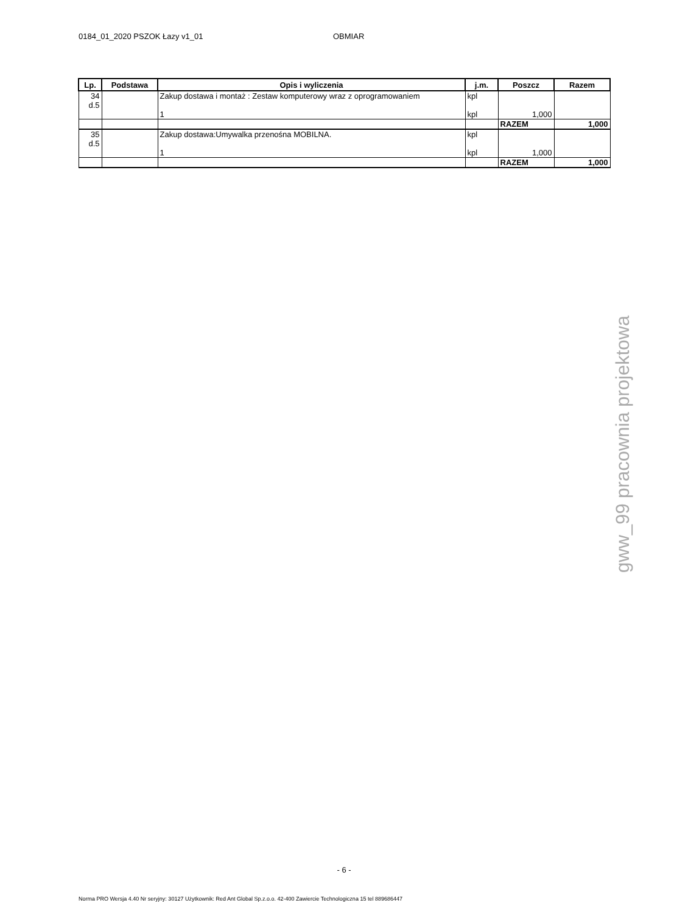0184_01_2020 PSZOK Łazy v1_01 OBMIAR
| Lp. | Podstawa | Opis i wyliczenia | j.m. | Poszcz | Razem |
| --- | --- | --- | --- | --- | --- |
| 34 d.5 | | Zakup dostawa i montaż : Zestaw komputerowy wraz z oprogramowaniem | kpl | | |
| | | 1 | kpl | 1,000 | |
| | | | | RAZEM | 1,000 |
| 35 d.5 | | Zakup dostawa:Umywalka przenośna MOBILNA. | kpl | | |
| | | 1 | kpl | 1,000 | |
| | | | | RAZEM | 1,000 |
gww_99 pracownia projektowa
- 6 -
Norma PRO Wersja 4.40 Nr seryjny: 30127 Użytkownik: Red Ant Global Sp.z.o.o. 42-400 Zawiercie Technologiczna 15 tel 889686447